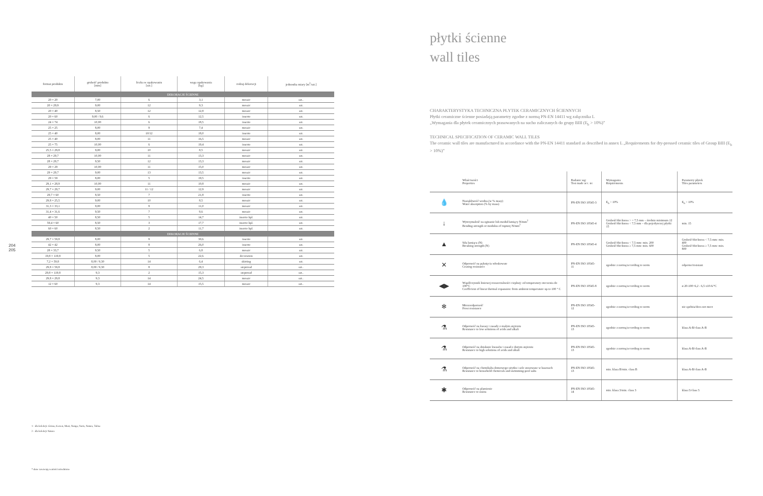204
205
| format produktu | grubość produktu [mm] | liczba w opakowaniu [szt.] | waga opakowania [kg] | rodzaj dekoracji | jednostka miary [m<sup>2</sup>/szt.] |
| --- | --- | --- | --- | --- | --- |
| DEKORACJE ŚCIENNE | | | | | |
| 20 × 20 | 7,00 | 6 | 3,1 | mosaic | szt.. |
| 20 × 29,9 | 9,00 | 12 | 9,3 | mosaic | szt. |
| 20 × 40 | 8,50 | 12 | 12,8 | mosaic | szt. |
| 20 × 60 | 9,00 / 9,6 | 6 | 12,5 | inserto | szt. |
| 24 × 74 | 10,00 | 6 | 18,5 | inserto | szt. |
| 25 × 25 | 8,00 | 9 | 7,4 | mosaic | szt. |
| 25 × 40 | 8,00 | 10/12 | 18,0 | inserto | szt. |
| 25 × 40 | 8,00 | 11 | 16,5 | mosaic | szt. |
| 25 × 75 | 10,00 | 6 | 19,4 | inserto | szt. |
| 25,5 × 29,8 | 9,00 | 10 | 8,5 | mosaic | szt. |
| 28 × 29,7 | 10,00 | 11 | 13,3 | mosaic | szt. |
| 28 × 29,7 | 9,50 | 12 | 13,3 | mosaic | szt. |
| 29 × 29 | 10,00 | 11 | 15,0 | mosaic | szt. |
| 29 × 29,7 | 9,00 | 13 | 13,5 | mosaic | szt. |
| 29 × 59 | 8,00 | 5 | 19,5 | inserto | szt. |
| 29,1 × 28,9 | 10,00 | 11 | 10,8 | mosaic | szt. |
| 29,7 × 29,7 | 9,00 | 11 / 12 | 12,9 | mosaic | szt. |
| 29,7 × 60 | 8,50 | 7 | 21,8 | inserto | szt. |
| 29,8 × 25,5 | 9,00 | 10 | 8,5 | mosaic | szt. |
| 31,3 × 33,1 | 9,00 | 9 | 11,0 | mosaic | szt. |
| 31,4 × 31,6 | 9,50 | 7 | 9,6 | mosaic | szt. |
| 40 × 50 | 8,50 | 5 | 14,7 | inserto kpl. | szt. |
| 59,4 × 60 | 8,50 | 3 | 17,7 | inserto kpl. | szt. |
| 60 × 60 | 8,50 | 2 | 11,7 | inserto kpl. | szt. |
| DEKORACJE ŚCIENNE | | | | | |
| 29,7 × 59,8 | 8,00 | 9 | 30,6 | inserto | szt. |
| 42 × 42 | 8,00 | 8 | 26,0 | inserto | szt. |
| 28 × 33,7 | 9,50 | 5 | 6,8 | mosaic | szt. |
| 19,8 × 119,8 | 8,00 | 5 | 22,6 | decoration | szt. |
| 7,2 × 59,8 | 8,00 / 9,30 | 14 | 6,4 | skirting | szt. |
| 29,8 × 59,8 | 8,00 / 9,30 | 8 | 29,3 | steptread | szt.. |
| 29,8 × 119,8 | 9,3 | 2 | 15,3 | steptread | szt.. |
| 29,8 × 29,8 | 9,3 | 14 | 24,5 | mosaic | szt.. |
| 12 × 60 | 9,3 | 14 | 15,5 | mosaic | szt.. |
1 - dla kolekcji: Grissa, Kersen, Muzi, Nanga, Naris, Natura, Tulisa
2 - dla kolekcji Natura
* dane zawierają wartości uśrednione
płytki ścienne
wall tiles
CHARAKTERYSTYKA TECHNICZNA PŁYTEK CERAMICZNYCH ŚCIENNYCH
Płytki ceramiczne ścienne posiadają parametry zgodne z normą PN-EN 14411 wg załącznika L
„Wymagania dla płytek ceramicznych prasowanych na sucho zaliczanych do grupy BIII (E<sub>b</sub> > 10%)”
TECHNICAL SPECIFICATION OF CERAMIC WALL TILES
The ceramic wall tiles are manufactured in accordance with the PN-EN 14411 standard as described in annex L „Requirements for dry-pressed ceramic tiles of Group BIII (E<sub>b</sub> > 10%)”
| | Właściwości Properties | Badanie wg: Test made acc. to: | Wymagania Requirements | Parametry płytek Tiles parameters |
| --- | --- | --- | --- | --- |
| 💧 | Nasiąkliwość wodna (w % masy) Water absorption (% by mass) | PN-EN ISO 10545-3 | E<sub>b</sub> > 10% | E<sub>b</sub> > 10% |
| ↓ | Wytrzymałość na zginanie lub moduł łamiący N/mm<sup>2</sup> Bending strength or modulus of rupturę N/mm<sup>2</sup> | PN-EN ISO 10545-4 | Grubość/thickness > = 7,5 mm – średnio minimum 12 Grubość/thickness < 7,5 mm – dla pojedynczej płytki 15 | min. 15 |
| ▲ | Siła łamiąca (N) Breaking strength (N) | PN-EN ISO 10545-4 | Grubość/thickness < 7,5 mm: min. 200 Grubość/thickness ≥ 7,5 mm: min. 600 | Grubość/thickness < 7,5 mm: min. 400 Grubość/thickness ≥ 7,5 mm: min. 800 |
| ✕ | Odporność na pęknięcia włoskowate Crazing resistance | PN-EN ISO 10545-11 | zgodnie z normą/according to norm | odporne/resistant |
| ◀▶ | Współczynnik liniowej rozszerzalności cieplnej: od temperatury otoczenia do 100°C Coefficient of linear thermal expansion: from ambient temperature up to 100 ° C | PN-EN ISO 10545-8 | zgodnie z normą/according to norm | α 20-100=6,2 - 6,5 x10-6/°C |
| ❄ | Mrozoodporność Frost resistance | PN-EN ISO 10545-12 | zgodnie z normą/according to norm | nie spełnia/does not meet |
| ⚗ | Odporność na kwasy i zasady o małym stężeniu Resistance to low solutions of acids and alkali | PN-EN ISO 10545-13 | zgodnie z normą/according to norm | klasa A-B/class A-B |
| ⚗ | Odporność na działanie kwasów i zasad o dużym stężeniu Resistance to high solutions of acids and alkali | PN-EN ISO 10545-13 | zgodnie z normą/according to norm | klasa A-B/class A-B |
| ⚗ | Odporność na chemikalia domowego użytku i sole stosowane w basenach Resistance to household chemicals and swimming-pool salts | PN-EN ISO 10545-13 | min. klasa B/min. class B | klasa A-B/class A-B |
| ✱ | Odporność na plamienie Resistance to stains | PN-EN ISO 10545-14 | min. klasa 3/min. class 3 | klasa 5/class 5 |